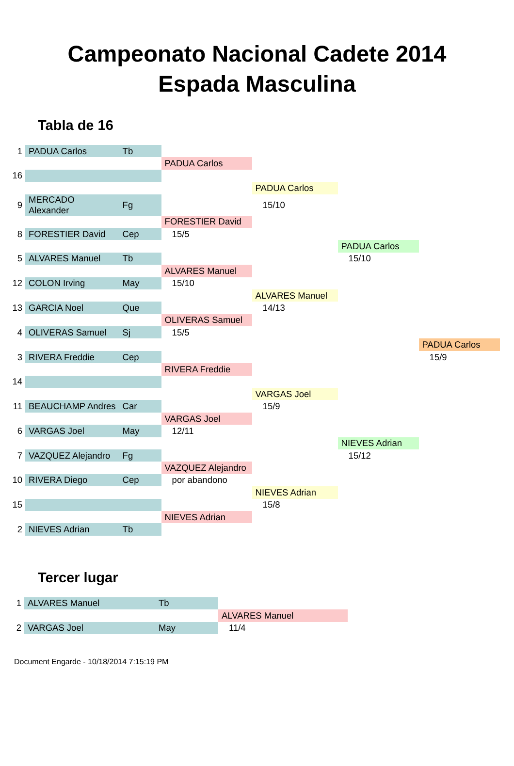Campeonato Nacional Cadete 2014
Espada Masculina
Tabla de 16
| 1 | PADUA Carlos | Tb | | | | |
| | | | PADUA Carlos | | | |
| 16 | | | | | | |
| | | | | PADUA Carlos | | |
| 9 | MERCADO Alexander | Fg | | 15/10 | | |
| | | | FORESTIER David | | | |
| 8 | FORESTIER David | Cep | 15/5 | | | |
| | | | | | PADUA Carlos | |
| 5 | ALVARES Manuel | Tb | | | 15/10 | |
| | | | ALVARES Manuel | | | |
| 12 | COLON Irving | May | 15/10 | | | |
| | | | | ALVARES Manuel | | |
| 13 | GARCIA Noel | Que | | 14/13 | | |
| | | | OLIVERAS Samuel | | | |
| 4 | OLIVERAS Samuel | Sj | 15/5 | | | |
| | | | | | | PADUA Carlos |
| 3 | RIVERA Freddie | Cep | | | | 15/9 |
| | | | RIVERA Freddie | | | |
| 14 | | | | | | |
| | | | | VARGAS Joel | | |
| 11 | BEAUCHAMP Andres | Car | | 15/9 | | |
| | | | VARGAS Joel | | | |
| 6 | VARGAS Joel | May | 12/11 | | | |
| | | | | | NIEVES Adrian | |
| 7 | VAZQUEZ Alejandro | Fg | | | 15/12 | |
| | | | VAZQUEZ Alejandro | | | |
| 10 | RIVERA Diego | Cep | por abandono | | | |
| | | | | NIEVES Adrian | | |
| 15 | | | | 15/8 | | |
| | | | NIEVES Adrian | | | |
| 2 | NIEVES Adrian | Tb | | | | |
Tercer lugar
| 1 | ALVARES Manuel | Tb | |
| | | | ALVARES Manuel |
| 2 | VARGAS Joel | May | 11/4 |
Document Engarde - 10/18/2014 7:15:19 PM